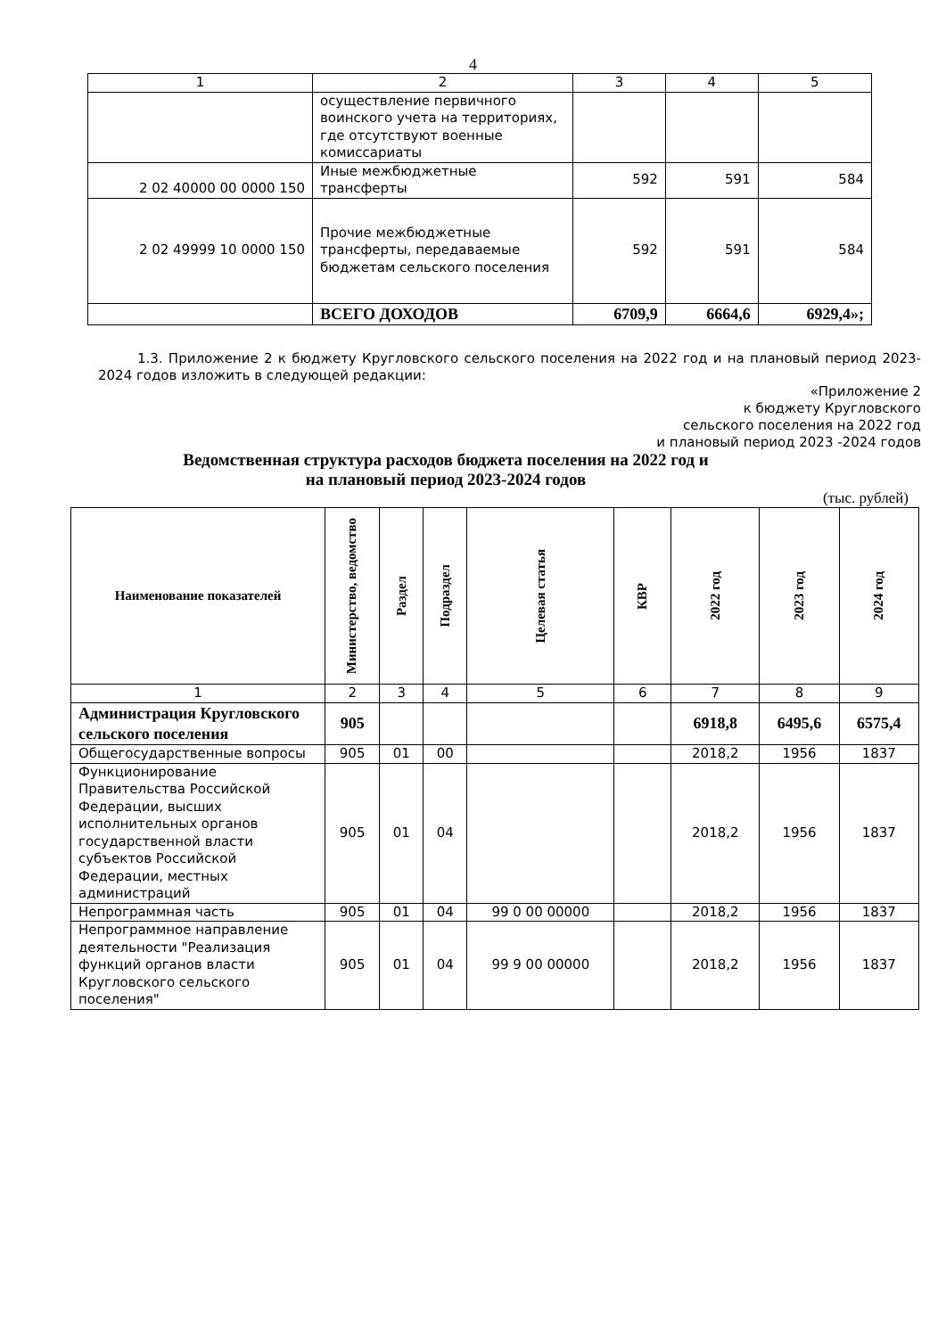4
| 1 | 2 | 3 | 4 | 5 |
| | осуществление первичного воинского учета на территориях, где отсутствуют военные комиссариаты | | | |
| 2 02 40000 00 0000 150 | Иные межбюджетные трансферты | 592 | 591 | 584 |
| 2 02 49999 10 0000 150 | Прочие межбюджетные трансферты, передаваемые бюджетам сельского поселения | 592 | 591 | 584 |
| | ВСЕГО ДОХОДОВ | 6709,9 | 6664,6 | 6929,4»; |
1.3. Приложение 2 к бюджету Кругловского сельского поселения на 2022 год и на плановый период 2023-2024 годов изложить в следующей редакции:
«Приложение 2
к бюджету Кругловского
сельского поселения на 2022 год
и плановый период 2023 -2024 годов
Ведомственная структура расходов бюджета поселения на 2022 год и на плановый период 2023-2024 годов
(тыс. рублей)
| Наименование показателей | Министерство, ведомство | Раздел | Подраздел | Целевая статья | КВР | 2022 год | 2023 год | 2024 год |
| 1 | 2 | 3 | 4 | 5 | 6 | 7 | 8 | 9 |
| Администрация Кругловского сельского поселения | 905 | | | | | 6918,8 | 6495,6 | 6575,4 |
| Общегосударственные вопросы | 905 | 01 | 00 | | | 2018,2 | 1956 | 1837 |
| Функционирование Правительства Российской Федерации, высших исполнительных органов государственной власти субъектов Российской Федерации, местных администраций | 905 | 01 | 04 | | | 2018,2 | 1956 | 1837 |
| Непрограммная часть | 905 | 01 | 04 | 99 0 00 00000 | | 2018,2 | 1956 | 1837 |
| Непрограммное направление деятельности "Реализация функций органов власти Кругловского сельского поселения" | 905 | 01 | 04 | 99 9 00 00000 | | 2018,2 | 1956 | 1837 |